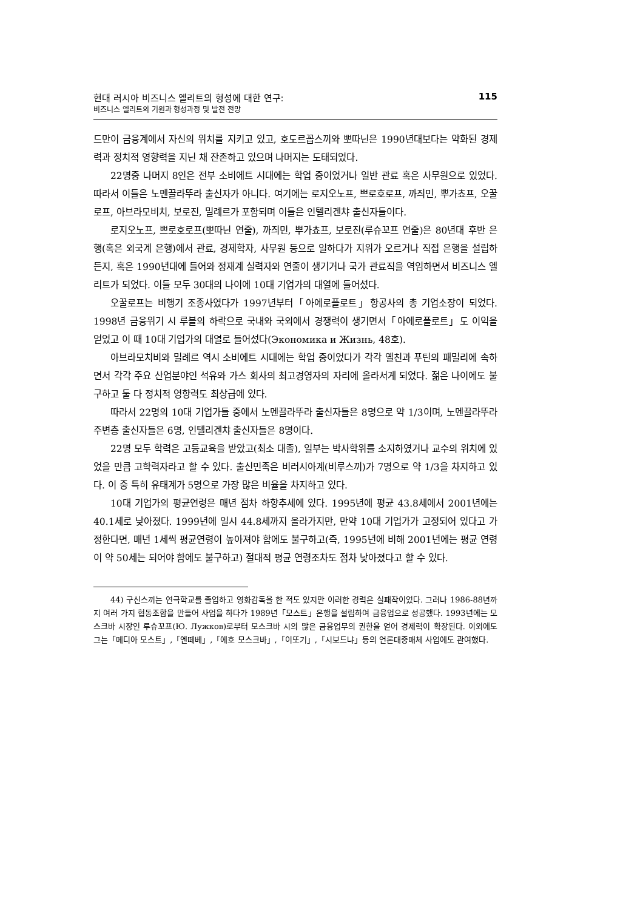현대 러시아 비즈니스 엘리트의 형성에 대한 연구:
비즈니스 엘리트의 기원과 형성과정 및 발전 전망
115
드만이 금융계에서 자신의 위치를 지키고 있고, 호도르꼽스끼와 뽀따닌은 1990년대보다는 약화된 경제력과 정치적 영향력을 지닌 채 잔존하고 있으며 나머지는 도태되었다.
22명중 나머지 8인은 전부 소비에트 시대에는 학업 중이었거나 일반 관료 혹은 사무원으로 있었다. 따라서 이들은 노멘끌라뚜라 출신자가 아니다. 여기에는 로지오노프, 쁘로호로프, 까즤민, 뿌가쵸프, 오꿀로프, 아브라모비치, 보로진, 밀례르가 포함되며 이들은 인텔리겐챠 출신자들이다.
로지오노프, 쁘로호로프(뽀따닌 연줄), 까즤민, 뿌가쵸프, 보로진(루슈꼬프 연줄)은 80년대 후반 은행(혹은 외국계 은행)에서 관료, 경제학자, 사무원 등으로 일하다가 지위가 오르거나 직접 은행을 설립하든지, 혹은 1990년대에 들어와 정재계 실력자와 연줄이 생기거나 국가 관료직을 역임하면서 비즈니스 엘리트가 되었다. 이들 모두 30대의 나이에 10대 기업가의 대열에 들어섰다.
오꿀로프는 비행기 조종사였다가 1997년부터「아에로플로트」항공사의 총 기업소장이 되었다. 1998년 금융위기 시 루블의 하락으로 국내와 국외에서 경쟁력이 생기면서「아에로플로트」도 이익을 얻었고 이 때 10대 기업가의 대열로 들어섰다(Экономика и Жизнь, 48호).
아브라모치비와 밀례르 역시 소비에트 시대에는 학업 중이었다가 각각 옐친과 푸틴의 패밀리에 속하면서 각각 주요 산업분야인 석유와 가스 회사의 최고경영자의 자리에 올라서게 되었다. 젊은 나이에도 불구하고 둘 다 정치적 영향력도 최상급에 있다.
따라서 22명의 10대 기업가들 중에서 노멘끌라뚜라 출신자들은 8명으로 약 1/3이며, 노멘끌라뚜라 주변층 출신자들은 6명, 인텔리겐챠 출신자들은 8명이다.
22명 모두 학력은 고등교육을 받았고(최소 대졸), 일부는 박사학위를 소지하였거나 교수의 위치에 있었을 만큼 고학력자라고 할 수 있다. 출신민족은 비러시아계(비루스끼)가 7명으로 약 1/3을 차지하고 있다. 이 중 특히 유태계가 5명으로 가장 많은 비율을 차지하고 있다.
10대 기업가의 평균연령은 매년 점차 하향추세에 있다. 1995년에 평균 43.8세에서 2001년에는 40.1세로 낮아졌다. 1999년에 일시 44.8세까지 올라가지만, 만약 10대 기업가가 고정되어 있다고 가정한다면, 매년 1세씩 평균연령이 높아져야 함에도 불구하고(즉, 1995년에 비해 2001년에는 평균 연령이 약 50세는 되어야 함에도 불구하고) 절대적 평균 연령조차도 점차 낮아졌다고 할 수 있다.
44) 구신스끼는 연극학교를 졸업하고 영화감독을 한 적도 있지만 이러한 경력은 실패작이었다. 그러나 1986-88년까지 여러 가지 협동조합을 만들어 사업을 하다가 1989년「모스트」은행을 설립하여 금융업으로 성공했다. 1993년에는 모스크바 시장인 루슈꼬프(Ю. Лужков)로부터 모스크바 시의 많은 금융업무의 권한을 얻어 경제력이 확장된다. 이외에도 그는「메디아 모스트」,「엔떼베」,「에호 모스크바」,「이또기」,「시보드냐」등의 언론대중매체 사업에도 관여했다.